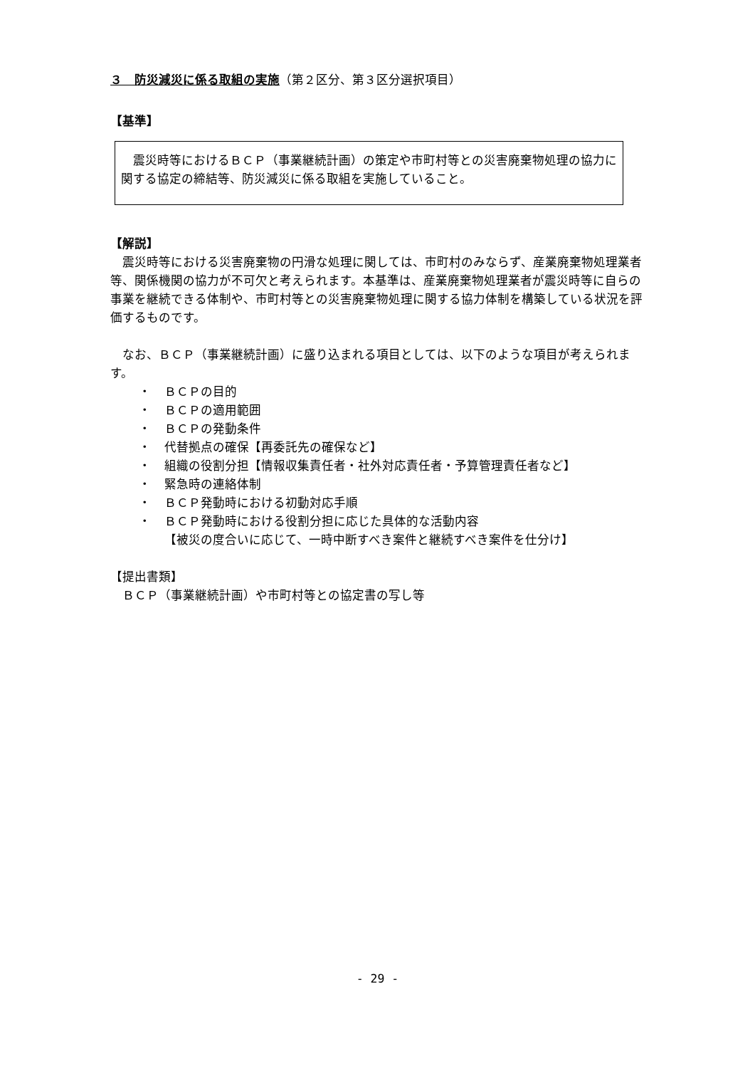３　防災減災に係る取組の実施（第２区分、第３区分選択項目）
【基準】
　震災時等におけるＢＣＰ（事業継続計画）の策定や市町村等との災害廃棄物処理の協力に関する協定の締結等、防災減災に係る取組を実施していること。
【解説】
　震災時等における災害廃棄物の円滑な処理に関しては、市町村のみならず、産業廃棄物処理業者等、関係機関の協力が不可欠と考えられます。本基準は、産業廃棄物処理業者が震災時等に自らの事業を継続できる体制や、市町村等との災害廃棄物処理に関する協力体制を構築している状況を評価するものです。
　なお、ＢＣＰ（事業継続計画）に盛り込まれる項目としては、以下のような項目が考えられます。
・ ＢＣＰの目的
・ ＢＣＰの適用範囲
・ ＢＣＰの発動条件
・ 代替拠点の確保【再委託先の確保など】
・ 組織の役割分担【情報収集責任者・社外対応責任者・予算管理責任者など】
・ 緊急時の連絡体制
・ ＢＣＰ発動時における初動対応手順
・ ＢＣＰ発動時における役割分担に応じた具体的な活動内容
【被災の度合いに応じて、一時中断すべき案件と継続すべき案件を仕分け】
【提出書類】
　ＢＣＰ（事業継続計画）や市町村等との協定書の写し等
- 29 -